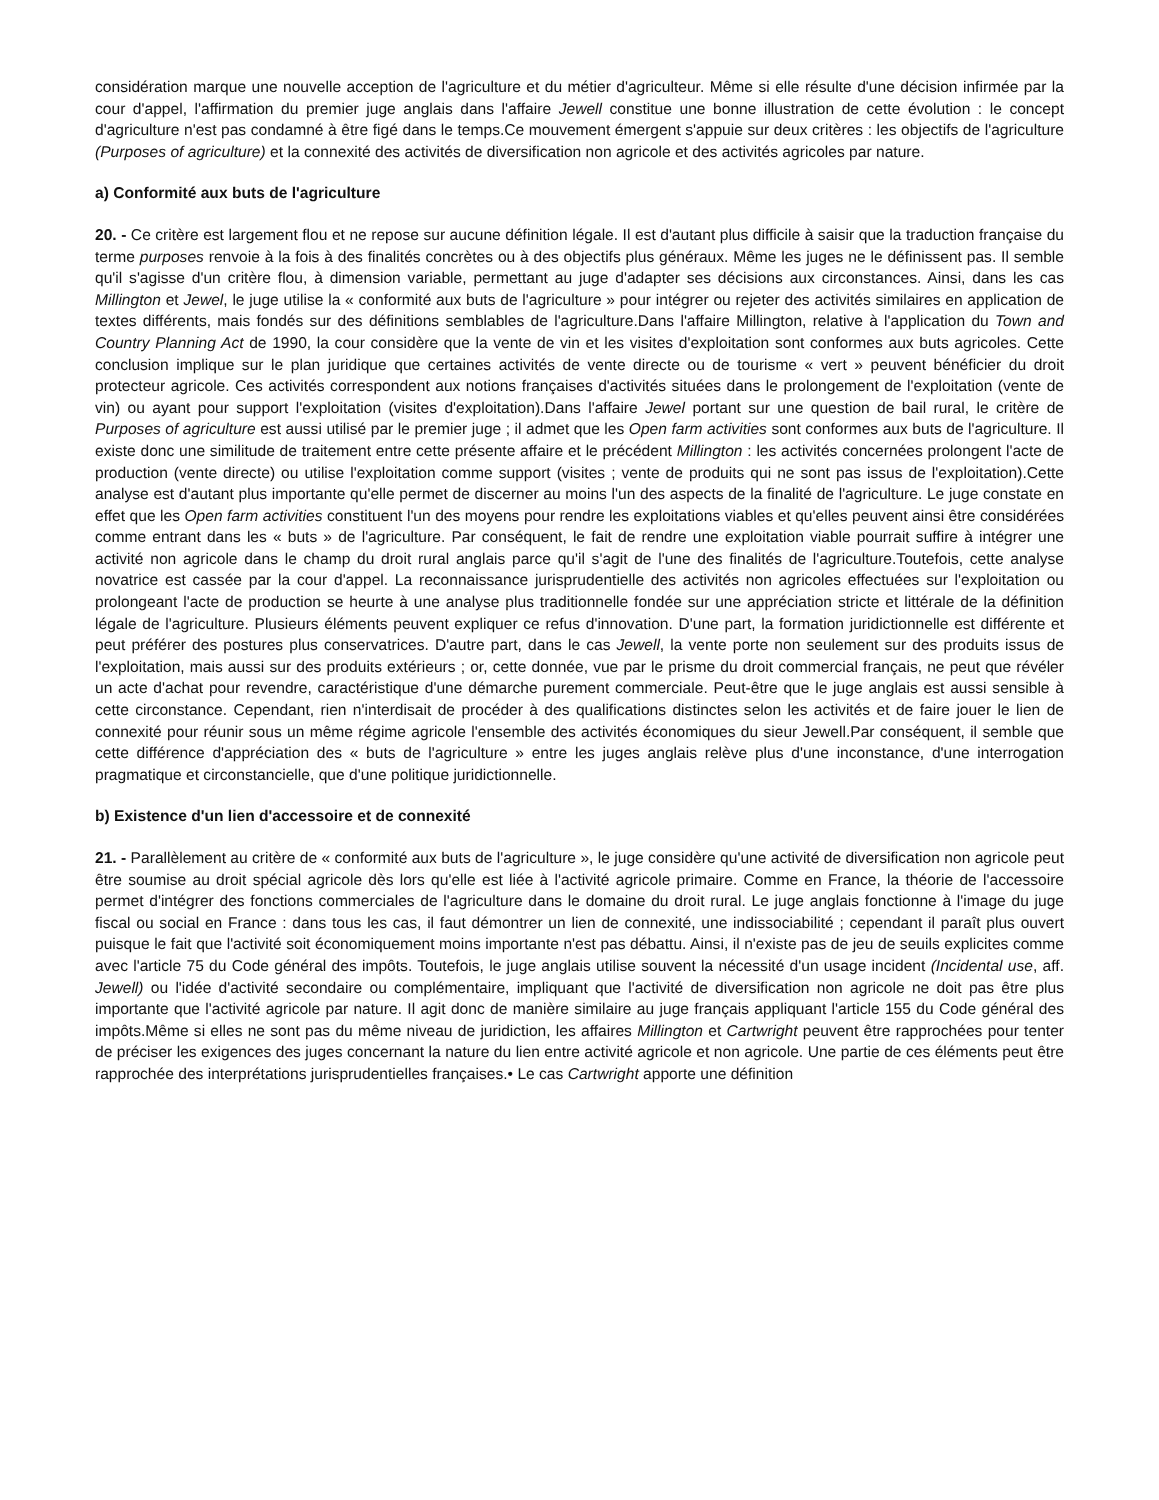considération marque une nouvelle acception de l'agriculture et du métier d'agriculteur. Même si elle résulte d'une décision infirmée par la cour d'appel, l'affirmation du premier juge anglais dans l'affaire Jewell constitue une bonne illustration de cette évolution : le concept d'agriculture n'est pas condamné à être figé dans le temps.Ce mouvement émergent s'appuie sur deux critères : les objectifs de l'agriculture (Purposes of agriculture) et la connexité des activités de diversification non agricole et des activités agricoles par nature.
a) Conformité aux buts de l'agriculture
20. - Ce critère est largement flou et ne repose sur aucune définition légale. Il est d'autant plus difficile à saisir que la traduction française du terme purposes renvoie à la fois à des finalités concrètes ou à des objectifs plus généraux. Même les juges ne le définissent pas. Il semble qu'il s'agisse d'un critère flou, à dimension variable, permettant au juge d'adapter ses décisions aux circonstances. Ainsi, dans les cas Millington et Jewel, le juge utilise la « conformité aux buts de l'agriculture » pour intégrer ou rejeter des activités similaires en application de textes différents, mais fondés sur des définitions semblables de l'agriculture.Dans l'affaire Millington, relative à l'application du Town and Country Planning Act de 1990, la cour considère que la vente de vin et les visites d'exploitation sont conformes aux buts agricoles. Cette conclusion implique sur le plan juridique que certaines activités de vente directe ou de tourisme « vert » peuvent bénéficier du droit protecteur agricole. Ces activités correspondent aux notions françaises d'activités situées dans le prolongement de l'exploitation (vente de vin) ou ayant pour support l'exploitation (visites d'exploitation).Dans l'affaire Jewel portant sur une question de bail rural, le critère de Purposes of agriculture est aussi utilisé par le premier juge ; il admet que les Open farm activities sont conformes aux buts de l'agriculture. Il existe donc une similitude de traitement entre cette présente affaire et le précédent Millington : les activités concernées prolongent l'acte de production (vente directe) ou utilise l'exploitation comme support (visites ; vente de produits qui ne sont pas issus de l'exploitation).Cette analyse est d'autant plus importante qu'elle permet de discerner au moins l'un des aspects de la finalité de l'agriculture. Le juge constate en effet que les Open farm activities constituent l'un des moyens pour rendre les exploitations viables et qu'elles peuvent ainsi être considérées comme entrant dans les « buts » de l'agriculture. Par conséquent, le fait de rendre une exploitation viable pourrait suffire à intégrer une activité non agricole dans le champ du droit rural anglais parce qu'il s'agit de l'une des finalités de l'agriculture.Toutefois, cette analyse novatrice est cassée par la cour d'appel. La reconnaissance jurisprudentielle des activités non agricoles effectuées sur l'exploitation ou prolongeant l'acte de production se heurte à une analyse plus traditionnelle fondée sur une appréciation stricte et littérale de la définition légale de l'agriculture. Plusieurs éléments peuvent expliquer ce refus d'innovation. D'une part, la formation juridictionnelle est différente et peut préférer des postures plus conservatrices. D'autre part, dans le cas Jewell, la vente porte non seulement sur des produits issus de l'exploitation, mais aussi sur des produits extérieurs ; or, cette donnée, vue par le prisme du droit commercial français, ne peut que révéler un acte d'achat pour revendre, caractéristique d'une démarche purement commerciale. Peut-être que le juge anglais est aussi sensible à cette circonstance. Cependant, rien n'interdisait de procéder à des qualifications distinctes selon les activités et de faire jouer le lien de connexité pour réunir sous un même régime agricole l'ensemble des activités économiques du sieur Jewell.Par conséquent, il semble que cette différence d'appréciation des « buts de l'agriculture » entre les juges anglais relève plus d'une inconstance, d'une interrogation pragmatique et circonstancielle, que d'une politique juridictionnelle.
b) Existence d'un lien d'accessoire et de connexité
21. - Parallèlement au critère de « conformité aux buts de l'agriculture », le juge considère qu'une activité de diversification non agricole peut être soumise au droit spécial agricole dès lors qu'elle est liée à l'activité agricole primaire. Comme en France, la théorie de l'accessoire permet d'intégrer des fonctions commerciales de l'agriculture dans le domaine du droit rural. Le juge anglais fonctionne à l'image du juge fiscal ou social en France : dans tous les cas, il faut démontrer un lien de connexité, une indissociabilité ; cependant il paraît plus ouvert puisque le fait que l'activité soit économiquement moins importante n'est pas débattu. Ainsi, il n'existe pas de jeu de seuils explicites comme avec l'article 75 du Code général des impôts. Toutefois, le juge anglais utilise souvent la nécessité d'un usage incident (Incidental use, aff. Jewell) ou l'idée d'activité secondaire ou complémentaire, impliquant que l'activité de diversification non agricole ne doit pas être plus importante que l'activité agricole par nature. Il agit donc de manière similaire au juge français appliquant l'article 155 du Code général des impôts.Même si elles ne sont pas du même niveau de juridiction, les affaires Millington et Cartwright peuvent être rapprochées pour tenter de préciser les exigences des juges concernant la nature du lien entre activité agricole et non agricole. Une partie de ces éléments peut être rapprochée des interprétations jurisprudentielles françaises.• Le cas Cartwright apporte une définition